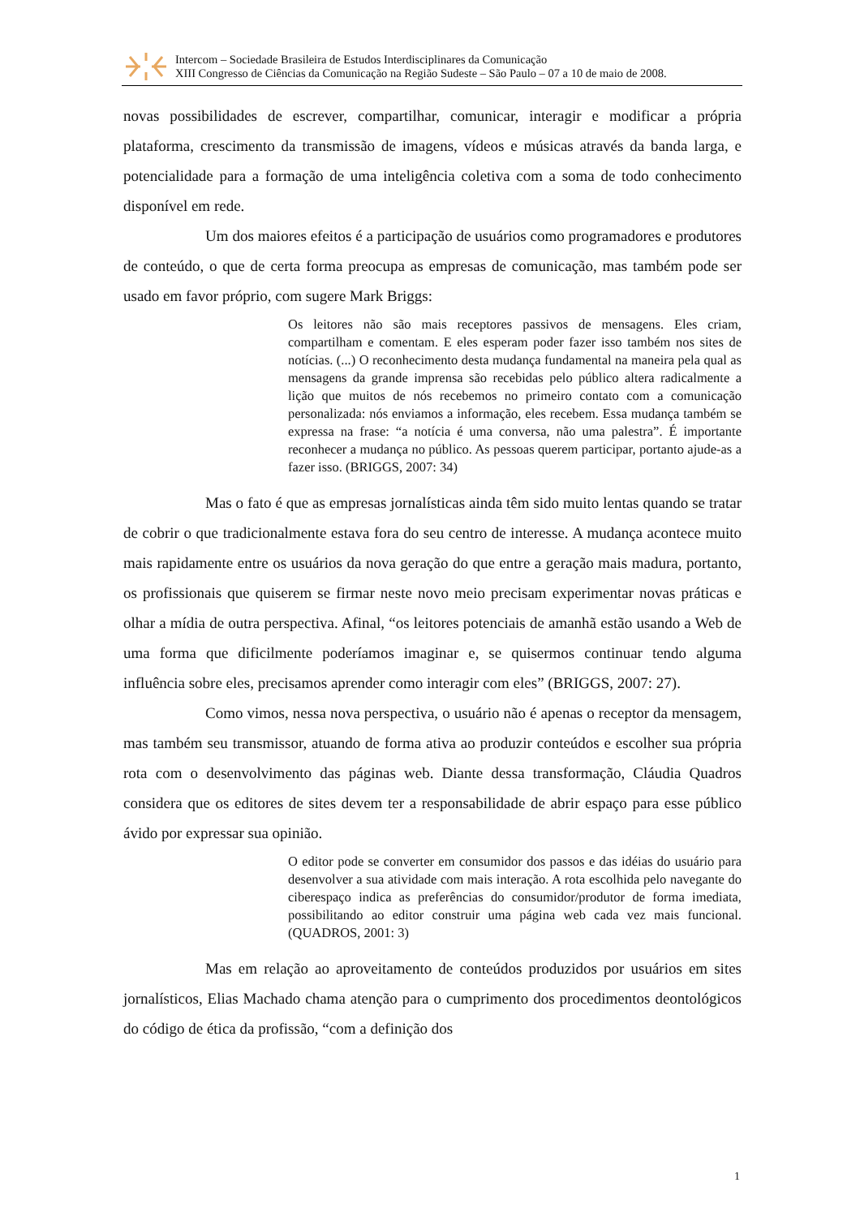Intercom – Sociedade Brasileira de Estudos Interdisciplinares da Comunicação
XIII Congresso de Ciências da Comunicação na Região Sudeste – São Paulo – 07 a 10 de maio de 2008.
novas possibilidades de escrever, compartilhar, comunicar, interagir e modificar a própria plataforma, crescimento da transmissão de imagens, vídeos e músicas através da banda larga, e potencialidade para a formação de uma inteligência coletiva com a soma de todo conhecimento disponível em rede.
Um dos maiores efeitos é a participação de usuários como programadores e produtores de conteúdo, o que de certa forma preocupa as empresas de comunicação, mas também pode ser usado em favor próprio, com sugere Mark Briggs:
Os leitores não são mais receptores passivos de mensagens. Eles criam, compartilham e comentam. E eles esperam poder fazer isso também nos sites de notícias. (...) O reconhecimento desta mudança fundamental na maneira pela qual as mensagens da grande imprensa são recebidas pelo público altera radicalmente a lição que muitos de nós recebemos no primeiro contato com a comunicação personalizada: nós enviamos a informação, eles recebem. Essa mudança também se expressa na frase: “a notícia é uma conversa, não uma palestra”. É importante reconhecer a mudança no público. As pessoas querem participar, portanto ajude-as a fazer isso. (BRIGGS, 2007: 34)
Mas o fato é que as empresas jornalísticas ainda têm sido muito lentas quando se tratar de cobrir o que tradicionalmente estava fora do seu centro de interesse. A mudança acontece muito mais rapidamente entre os usuários da nova geração do que entre a geração mais madura, portanto, os profissionais que quiserem se firmar neste novo meio precisam experimentar novas práticas e olhar a mídia de outra perspectiva. Afinal, “os leitores potenciais de amanhã estão usando a Web de uma forma que dificilmente poderíamos imaginar e, se quisermos continuar tendo alguma influência sobre eles, precisamos aprender como interagir com eles” (BRIGGS, 2007: 27).
Como vimos, nessa nova perspectiva, o usuário não é apenas o receptor da mensagem, mas também seu transmissor, atuando de forma ativa ao produzir conteúdos e escolher sua própria rota com o desenvolvimento das páginas web. Diante dessa transformação, Cláudia Quadros considera que os editores de sites devem ter a responsabilidade de abrir espaço para esse público ávido por expressar sua opinião.
O editor pode se converter em consumidor dos passos e das idéias do usuário para desenvolver a sua atividade com mais interação. A rota escolhida pelo navegante do ciberespaço indica as preferências do consumidor/produtor de forma imediata, possibilitando ao editor construir uma página web cada vez mais funcional. (QUADROS, 2001: 3)
Mas em relação ao aproveitamento de conteúdos produzidos por usuários em sites jornalísticos, Elias Machado chama atenção para o cumprimento dos procedimentos deontológicos do código de ética da profissão, “com a definição dos
1